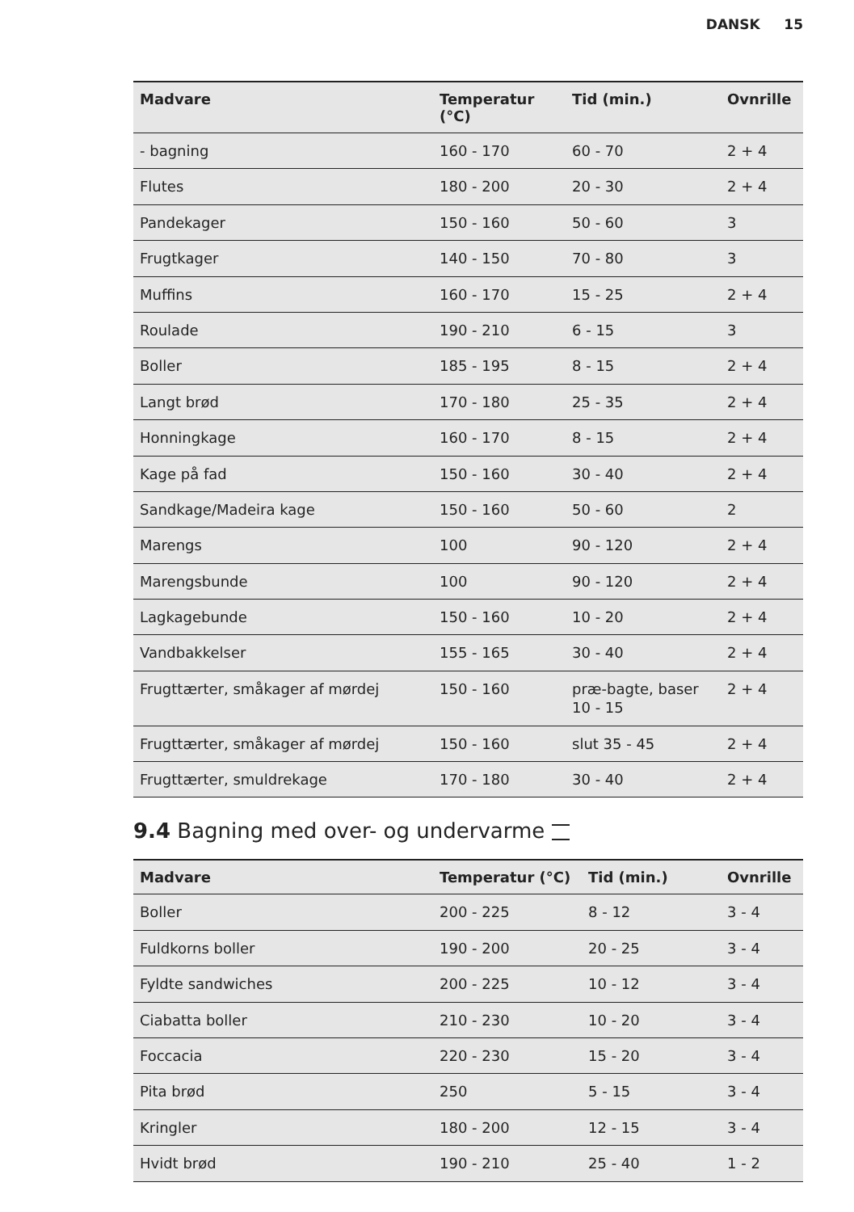DANSK 15
| Madvare | Temperatur (°C) | Tid (min.) | Ovnrille |
| --- | --- | --- | --- |
| - bagning | 160 - 170 | 60 - 70 | 2 + 4 |
| Flutes | 180 - 200 | 20 - 30 | 2 + 4 |
| Pandekager | 150 - 160 | 50 - 60 | 3 |
| Frugtkager | 140 - 150 | 70 - 80 | 3 |
| Muffins | 160 - 170 | 15 - 25 | 2 + 4 |
| Roulade | 190 - 210 | 6 - 15 | 3 |
| Boller | 185 - 195 | 8 - 15 | 2 + 4 |
| Langt brød | 170 - 180 | 25 - 35 | 2 + 4 |
| Honningkage | 160 - 170 | 8 - 15 | 2 + 4 |
| Kage på fad | 150 - 160 | 30 - 40 | 2 + 4 |
| Sandkage/Madeira kage | 150 - 160 | 50 - 60 | 2 |
| Marengs | 100 | 90 - 120 | 2 + 4 |
| Marengsbunde | 100 | 90 - 120 | 2 + 4 |
| Lagkagebunde | 150 - 160 | 10 - 20 | 2 + 4 |
| Vandbakkelser | 155 - 165 | 30 - 40 | 2 + 4 |
| Frugttærter, småkager af mørdej | 150 - 160 | præ-bagte, baser 10 - 15 | 2 + 4 |
| Frugttærter, småkager af mørdej | 150 - 160 | slut 35 - 45 | 2 + 4 |
| Frugttærter, smuldrekage | 170 - 180 | 30 - 40 | 2 + 4 |
9.4 Bagning med over- og undervarme
| Madvare | Temperatur (°C) | Tid (min.) | Ovnrille |
| --- | --- | --- | --- |
| Boller | 200 - 225 | 8 - 12 | 3 - 4 |
| Fuldkorns boller | 190 - 200 | 20 - 25 | 3 - 4 |
| Fyldte sandwiches | 200 - 225 | 10 - 12 | 3 - 4 |
| Ciabatta boller | 210 - 230 | 10 - 20 | 3 - 4 |
| Foccacia | 220 - 230 | 15 - 20 | 3 - 4 |
| Pita brød | 250 | 5 - 15 | 3 - 4 |
| Kringler | 180 - 200 | 12 - 15 | 3 - 4 |
| Hvidt brød | 190 - 210 | 25 - 40 | 1 - 2 |